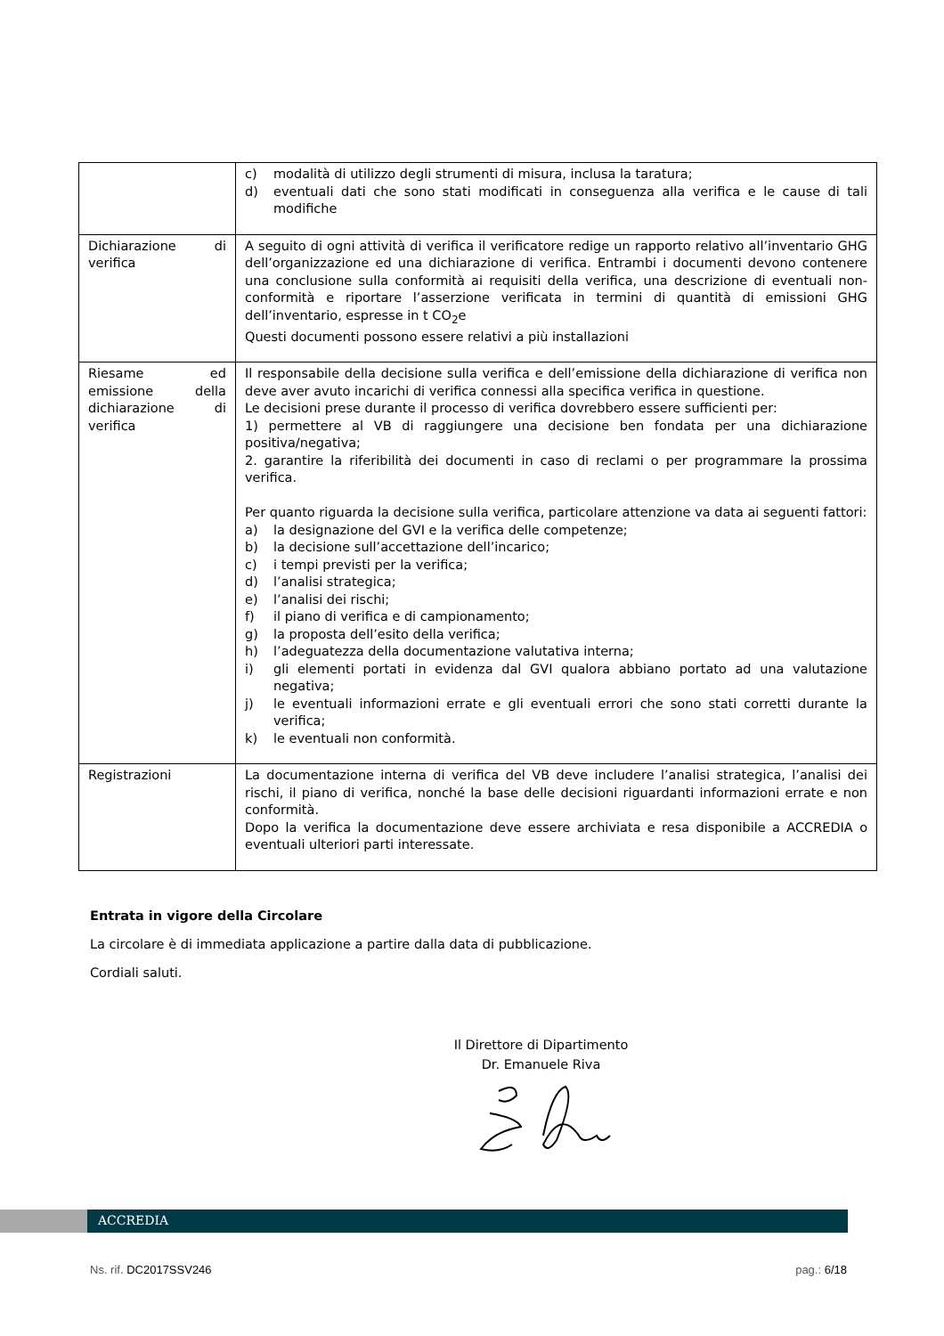| | c) modalità di utilizzo degli strumenti di misura, inclusa la taratura; d) eventuali dati che sono stati modificati in conseguenza alla verifica e le cause di tali modifiche |
| Dichiarazione di verifica | A seguito di ogni attività di verifica il verificatore redige un rapporto relativo all’inventario GHG dell’organizzazione ed una dichiarazione di verifica. Entrambi i documenti devono contenere una conclusione sulla conformità ai requisiti della verifica, una descrizione di eventuali non-conformità e riportare l’asserzione verificata in termini di quantità di emissioni GHG dell’inventario, espresse in t CO<sub>2</sub>e Questi documenti possono essere relativi a più installazioni |
| Riesame ed emissione della dichiarazione di verifica | Il responsabile della decisione sulla verifica e dell’emissione della dichiarazione di verifica non deve aver avuto incarichi di verifica connessi alla specifica verifica in questione. Le decisioni prese durante il processo di verifica dovrebbero essere sufficienti per: 1) permettere al VB di raggiungere una decisione ben fondata per una dichiarazione positiva/negativa; 2. garantire la riferibilità dei documenti in caso di reclami o per programmare la prossima verifica. Per quanto riguarda la decisione sulla verifica, particolare attenzione va data ai seguenti fattori: a) la designazione del GVI e la verifica delle competenze; b) la decisione sull’accettazione dell’incarico; c) i tempi previsti per la verifica; d) l’analisi strategica; e) l’analisi dei rischi; f) il piano di verifica e di campionamento; g) la proposta dell’esito della verifica; h) l’adeguatezza della documentazione valutativa interna; i) gli elementi portati in evidenza dal GVI qualora abbiano portato ad una valutazione negativa; j) le eventuali informazioni errate e gli eventuali errori che sono stati corretti durante la verifica; k) le eventuali non conformità. |
| Registrazioni | La documentazione interna di verifica del VB deve includere l’analisi strategica, l’analisi dei rischi, il piano di verifica, nonché la base delle decisioni riguardanti informazioni errate e non conformità. Dopo la verifica la documentazione deve essere archiviata e resa disponibile a ACCREDIA o eventuali ulteriori parti interessate. |
Entrata in vigore della Circolare
La circolare è di immediata applicazione a partire dalla data di pubblicazione.
Cordiali saluti.
Il Direttore di Dipartimento
Dr. Emanuele Riva
ACCREDIA
Ns. rif. DC2017SSV246 pag.: 6/18